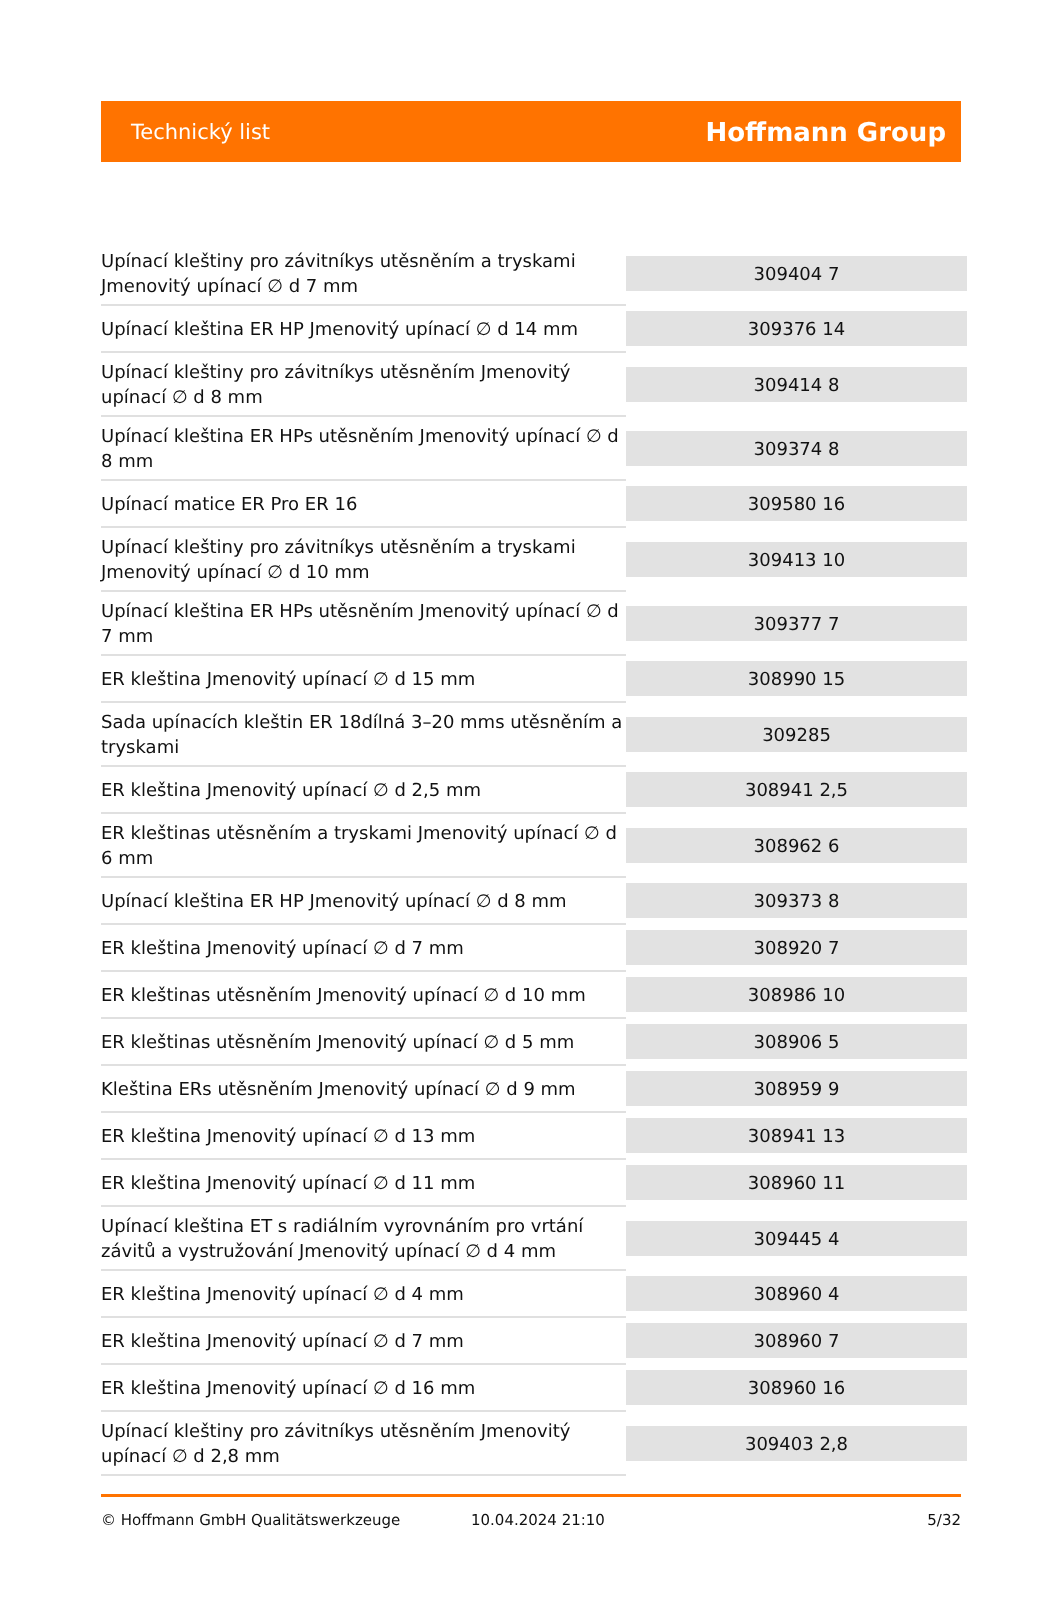Technický list
Hoffmann Group
| Upínací kleštiny pro závitníkys utěsněním a tryskami Jmenovitý upínací ∅ d 7 mm | 309404 7 |
| Upínací kleština ER HP Jmenovitý upínací ∅ d 14 mm | 309376 14 |
| Upínací kleštiny pro závitníkys utěsněním Jmenovitý upínací ∅ d 8 mm | 309414 8 |
| Upínací kleština ER HPs utěsněním Jmenovitý upínací ∅ d 8 mm | 309374 8 |
| Upínací matice ER Pro ER 16 | 309580 16 |
| Upínací kleštiny pro závitníkys utěsněním a tryskami Jmenovitý upínací ∅ d 10 mm | 309413 10 |
| Upínací kleština ER HPs utěsněním Jmenovitý upínací ∅ d 7 mm | 309377 7 |
| ER kleština Jmenovitý upínací ∅ d 15 mm | 308990 15 |
| Sada upínacích kleštin ER 18dílná 3–20 mms utěsněním a tryskami | 309285 |
| ER kleština Jmenovitý upínací ∅ d 2,5 mm | 308941 2,5 |
| ER kleštinas utěsněním a tryskami Jmenovitý upínací ∅ d 6 mm | 308962 6 |
| Upínací kleština ER HP Jmenovitý upínací ∅ d 8 mm | 309373 8 |
| ER kleština Jmenovitý upínací ∅ d 7 mm | 308920 7 |
| ER kleštinas utěsněním Jmenovitý upínací ∅ d 10 mm | 308986 10 |
| ER kleštinas utěsněním Jmenovitý upínací ∅ d 5 mm | 308906 5 |
| Kleština ERs utěsněním Jmenovitý upínací ∅ d 9 mm | 308959 9 |
| ER kleština Jmenovitý upínací ∅ d 13 mm | 308941 13 |
| ER kleština Jmenovitý upínací ∅ d 11 mm | 308960 11 |
| Upínací kleština ET s radiálním vyrovnáním pro vrtání závitů a vystružování Jmenovitý upínací ∅ d 4 mm | 309445 4 |
| ER kleština Jmenovitý upínací ∅ d 4 mm | 308960 4 |
| ER kleština Jmenovitý upínací ∅ d 7 mm | 308960 7 |
| ER kleština Jmenovitý upínací ∅ d 16 mm | 308960 16 |
| Upínací kleštiny pro závitníkys utěsněním Jmenovitý upínací ∅ d 2,8 mm | 309403 2,8 |
© Hoffmann GmbH Qualitätswerkzeuge 10.04.2024 21:10 5/32